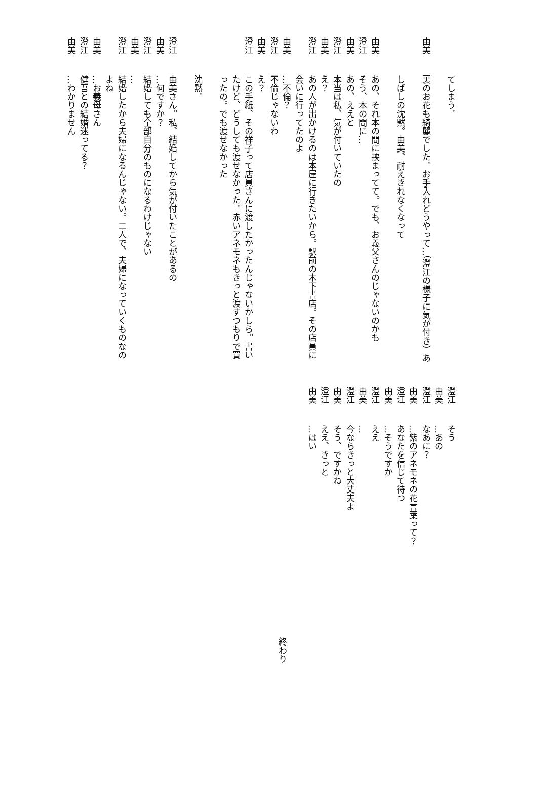てしまう。
　
由美裏のお花も綺麗でした。お手入れどうやって…（澄江の様子に気が付き）あ
　
しばしの沈黙。由美、耐えきれなくなって
　
由美あの、それ本の間に挟まってて。でも、お義父さんのじゃないのかも
澄江そう、本の間に…
由美あの、ええと
澄江本当は私、気が付いていたの
由美え？
澄江あの人が出かけるのは本屋に行きたいから。駅前の木下書店。その店員に会いに行ってたのよ
由美…不倫？
澄江不倫じゃないわ
由美え？
澄江この手紙、その祥子って店員さんに渡したかったんじゃないかしら。書いたけど、どうしても渡せなかった。赤いアネモネもきっと渡すつもりで買ったの。でも渡せなかった
　
沈黙。
　
澄江由美さん。私、結婚してから気が付いたことがあるの
由美…何ですか？
澄江結婚しても全部自分のものになるわけじゃない
由美…
澄江結婚したから夫婦になるんじゃない。二人で、夫婦になっていくものなのよね
由美…お義母さん
澄江健吾との結婚迷ってる？
由美…わかりません
澄江そう
由美…あの
澄江なあに？
由美…紫のアネモネの花言葉って？
澄江あなたを信じて待つ
由美…そうですか
澄江ええ
由美…
澄江今ならきっと大丈夫よ
由美そう、ですかね
澄江ええ、きっと
由美…はい
終わり